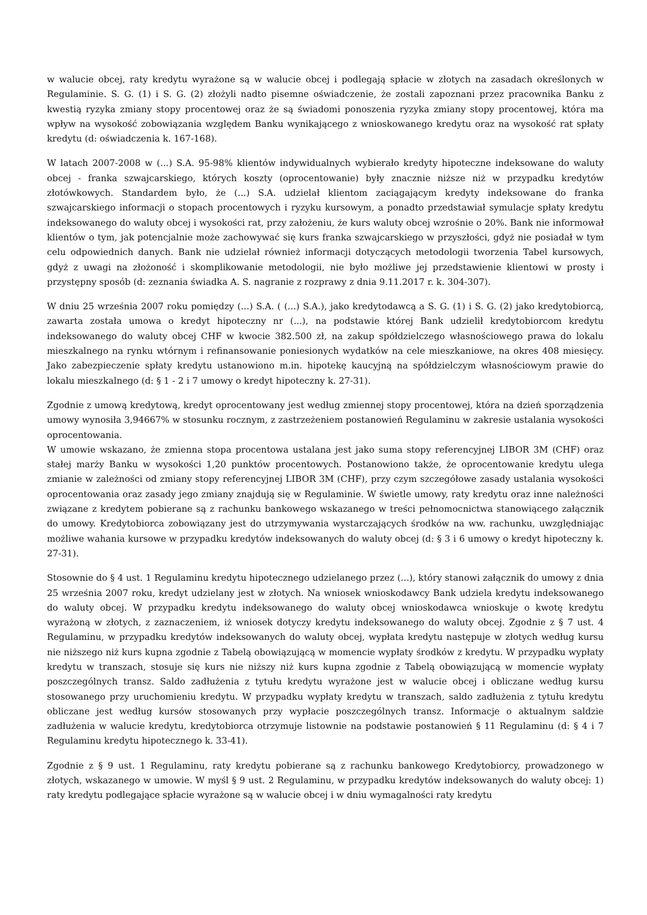w walucie obcej, raty kredytu wyrażone są w walucie obcej i podlegają spłacie w złotych na zasadach określonych w Regulaminie. S. G. (1) i S. G. (2) złożyli nadto pisemne oświadczenie, że zostali zapoznani przez pracownika Banku z kwestią ryzyka zmiany stopy procentowej oraz że są świadomi ponoszenia ryzyka zmiany stopy procentowej, która ma wpływ na wysokość zobowiązania względem Banku wynikającego z wnioskowanego kredytu oraz na wysokość rat spłaty kredytu (d: oświadczenia k. 167-168).
W latach 2007-2008 w (...) S.A. 95-98% klientów indywidualnych wybierało kredyty hipoteczne indeksowane do waluty obcej - franka szwajcarskiego, których koszty (oprocentowanie) były znacznie niższe niż w przypadku kredytów złotówkowych. Standardem było, że (...) S.A. udzielał klientom zaciągającym kredyty indeksowane do franka szwajcarskiego informacji o stopach procentowych i ryzyku kursowym, a ponadto przedstawiał symulacje spłaty kredytu indeksowanego do waluty obcej i wysokości rat, przy założeniu, że kurs waluty obcej wzrośnie o 20%. Bank nie informował klientów o tym, jak potencjalnie może zachowywać się kurs franka szwajcarskiego w przyszłości, gdyż nie posiadał w tym celu odpowiednich danych. Bank nie udzielał również informacji dotyczących metodologii tworzenia Tabel kursowych, gdyż z uwagi na złożoność i skomplikowanie metodologii, nie było możliwe jej przedstawienie klientowi w prosty i przystępny sposób (d: zeznania świadka A. S. nagranie z rozprawy z dnia 9.11.2017 r. k. 304-307).
W dniu 25 września 2007 roku pomiędzy (...) S.A. ( (...) S.A.), jako kredytodawcą a S. G. (1) i S. G. (2) jako kredytobiorcą, zawarta została umowa o kredyt hipoteczny nr (...), na podstawie której Bank udzielił kredytobiorcom kredytu indeksowanego do waluty obcej CHF w kwocie 382.500 zł, na zakup spółdzielczego własnościowego prawa do lokalu mieszkalnego na rynku wtórnym i refinansowanie poniesionych wydatków na cele mieszkaniowe, na okres 408 miesięcy. Jako zabezpieczenie spłaty kredytu ustanowiono m.in. hipotekę kaucyjną na spółdzielczym własnościowym prawie do lokalu mieszkalnego (d: § 1 - 2 i 7 umowy o kredyt hipoteczny k. 27-31).
Zgodnie z umową kredytową, kredyt oprocentowany jest według zmiennej stopy procentowej, która na dzień sporządzenia umowy wynosiła 3,94667% w stosunku rocznym, z zastrzeżeniem postanowień Regulaminu w zakresie ustalania wysokości oprocentowania.
W umowie wskazano, że zmienna stopa procentowa ustalana jest jako suma stopy referencyjnej LIBOR 3M (CHF) oraz stałej marży Banku w wysokości 1,20 punktów procentowych. Postanowiono także, że oprocentowanie kredytu ulega zmianie w zależności od zmiany stopy referencyjnej LIBOR 3M (CHF), przy czym szczegółowe zasady ustalania wysokości oprocentowania oraz zasady jego zmiany znajdują się w Regulaminie. W świetle umowy, raty kredytu oraz inne należności związane z kredytem pobierane są z rachunku bankowego wskazanego w treści pełnomocnictwa stanowiącego załącznik do umowy. Kredytobiorca zobowiązany jest do utrzymywania wystarczających środków na ww. rachunku, uwzględniając możliwe wahania kursowe w przypadku kredytów indeksowanych do waluty obcej (d: § 3 i 6 umowy o kredyt hipoteczny k. 27-31).
Stosownie do § 4 ust. 1 Regulaminu kredytu hipotecznego udzielanego przez (...), który stanowi załącznik do umowy z dnia 25 września 2007 roku, kredyt udzielany jest w złotych. Na wniosek wnioskodawcy Bank udziela kredytu indeksowanego do waluty obcej. W przypadku kredytu indeksowanego do waluty obcej wnioskodawca wnioskuje o kwotę kredytu wyrażoną w złotych, z zaznaczeniem, iż wniosek dotyczy kredytu indeksowanego do waluty obcej. Zgodnie z § 7 ust. 4 Regulaminu, w przypadku kredytów indeksowanych do waluty obcej, wypłata kredytu następuje w złotych według kursu nie niższego niż kurs kupna zgodnie z Tabelą obowiązującą w momencie wypłaty środków z kredytu. W przypadku wypłaty kredytu w transzach, stosuje się kurs nie niższy niż kurs kupna zgodnie z Tabelą obowiązującą w momencie wypłaty poszczególnych transz. Saldo zadłużenia z tytułu kredytu wyrażone jest w walucie obcej i obliczane według kursu stosowanego przy uruchomieniu kredytu. W przypadku wypłaty kredytu w transzach, saldo zadłużenia z tytułu kredytu obliczane jest według kursów stosowanych przy wypłacie poszczególnych transz. Informacje o aktualnym saldzie zadłużenia w walucie kredytu, kredytobiorca otrzymuje listownie na podstawie postanowień § 11 Regulaminu (d: § 4 i 7 Regulaminu kredytu hipotecznego k. 33-41).
Zgodnie z § 9 ust. 1 Regulaminu, raty kredytu pobierane są z rachunku bankowego Kredytobiorcy, prowadzonego w złotych, wskazanego w umowie. W myśl § 9 ust. 2 Regulaminu, w przypadku kredytów indeksowanych do waluty obcej: 1) raty kredytu podlegające spłacie wyrażone są w walucie obcej i w dniu wymagalności raty kredytu